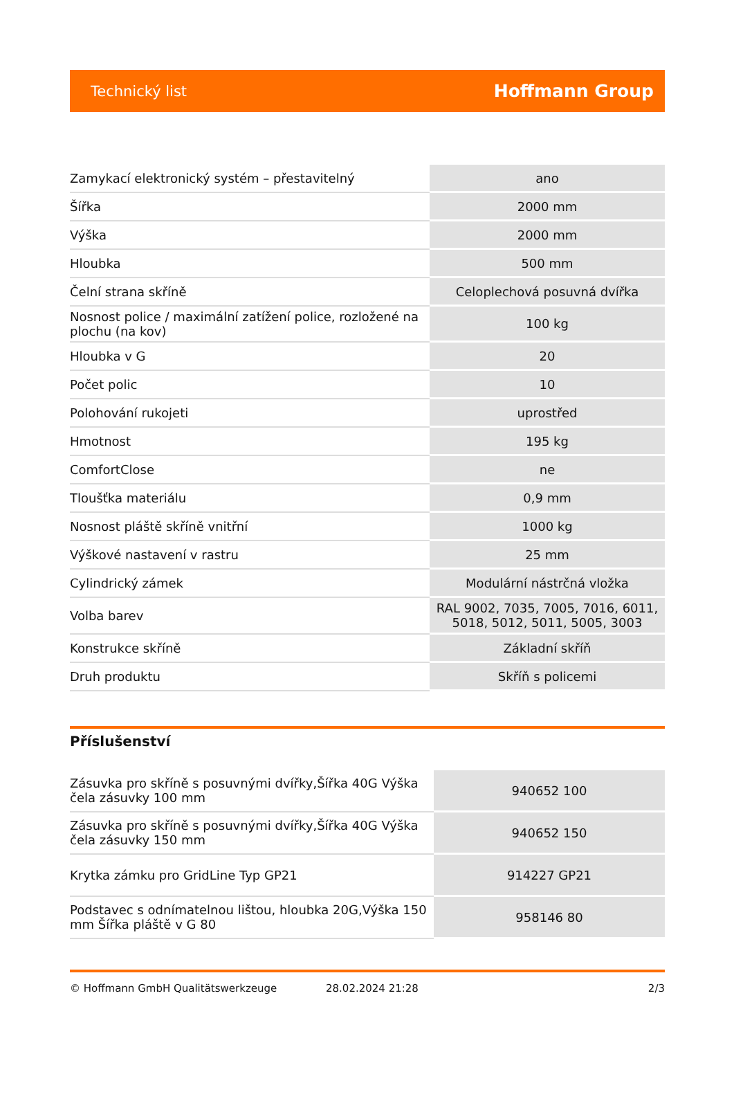Technický list Hoffmann Group
| Zamykací elektronický systém – přestavitelný | ano |
| Šířka | 2000 mm |
| Výška | 2000 mm |
| Hloubka | 500 mm |
| Čelní strana skříně | Celoplechová posuvná dvířka |
| Nosnost police / maximální zatížení police, rozložené na plochu (na kov) | 100 kg |
| Hloubka v G | 20 |
| Počet polic | 10 |
| Polohování rukojeti | uprostřed |
| Hmotnost | 195 kg |
| ComfortClose | ne |
| Tloušťka materiálu | 0,9 mm |
| Nosnost pláště skříně vnitřní | 1000 kg |
| Výškové nastavení v rastru | 25 mm |
| Cylindrický zámek | Modulární nástrčná vložka |
| Volba barev | RAL 9002, 7035, 7005, 7016, 6011, 5018, 5012, 5011, 5005, 3003 |
| Konstrukce skříně | Základní skříň |
| Druh produktu | Skříň s policemi |
Příslušenství
| Zásuvka pro skříně s posuvnými dvířky,Šířka 40G Výška čela zásuvky 100 mm | 940652 100 |
| Zásuvka pro skříně s posuvnými dvířky,Šířka 40G Výška čela zásuvky 150 mm | 940652 150 |
| Krytka zámku pro GridLine Typ GP21 | 914227 GP21 |
| Podstavec s odnímatelnou lištou, hloubka 20G,Výška 150 mm Šířka pláště v G 80 | 958146 80 |
© Hoffmann GmbH Qualitätswerkzeuge 28.02.2024 21:28 2/3